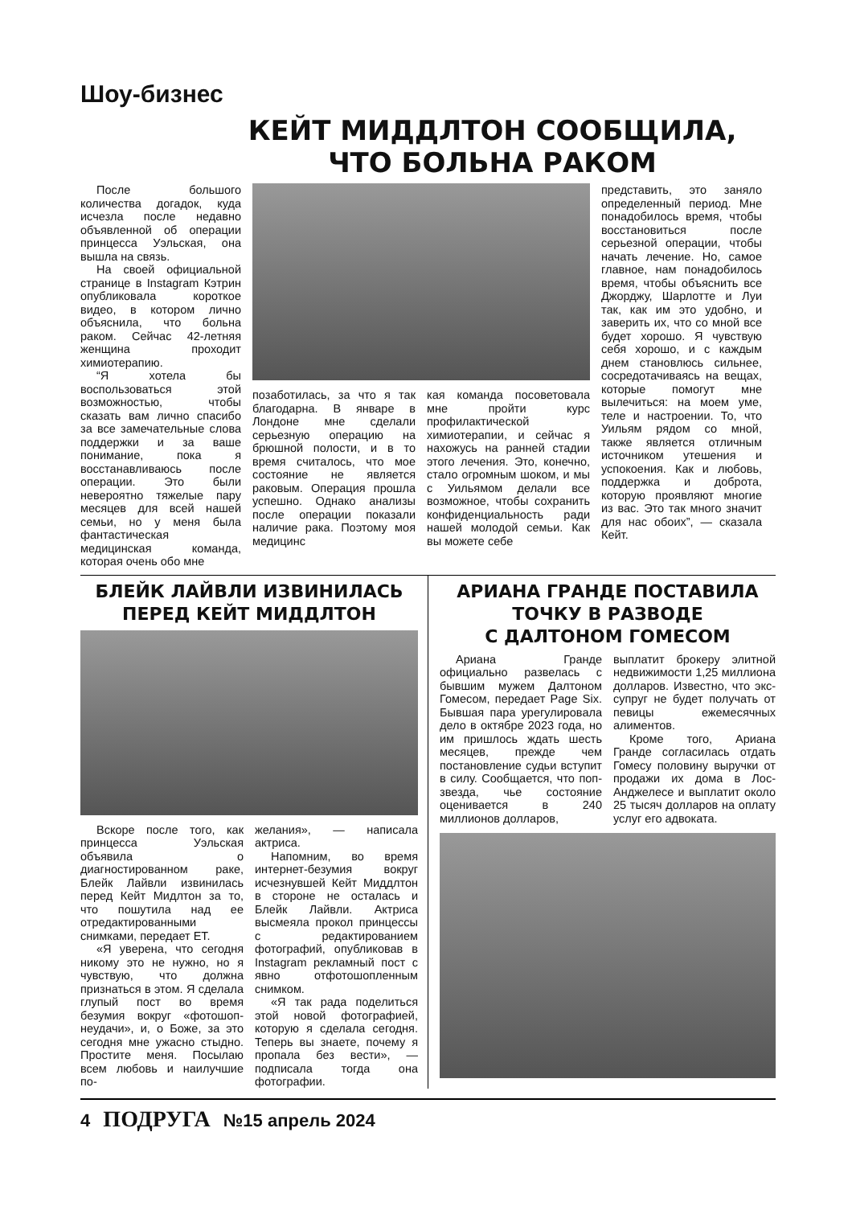Шоу-бизнес
КЕЙТ МИДДЛТОН СООБЩИЛА,
ЧТО БОЛЬНА РАКОМ
После большого количества догадок, куда исчезла после недавно объявленной об операции принцесса Уэльская, она вышла на связь.
На своей официальной странице в Instagram Кэтрин опубликовала короткое видео, в котором лично объяснила, что больна раком. Сейчас 42-летняя женщина проходит химиотерапию.
“Я хотела бы воспользоваться этой возможностью, чтобы сказать вам лично спасибо за все замечательные слова поддержки и за ваше понимание, пока я восстанавливаюсь после операции. Это были невероятно тяжелые пару месяцев для всей нашей семьи, но у меня была фантастическая медицинская команда, которая очень обо мне
позаботилась, за что я так благодарна. В январе в Лондоне мне сделали серьезную операцию на брюшной полости, и в то время считалось, что мое состояние не является раковым. Операция прошла успешно. Однако анализы после операции показали наличие рака. Поэтому моя медицинс
кая команда посоветовала мне пройти курс профилактической химиотерапии, и сейчас я нахожусь на ранней стадии этого лечения. Это, конечно, стало огромным шоком, и мы с Уильямом делали все возможное, чтобы сохранить конфиденциальность ради нашей молодой семьи. Как вы можете себе
представить, это заняло определенный период. Мне понадобилось время, чтобы восстановиться после серьезной операции, чтобы начать лечение. Но, самое главное, нам понадобилось время, чтобы объяснить все Джорджу, Шарлотте и Луи так, как им это удобно, и заверить их, что со мной все будет хорошо. Я чувствую себя хорошо, и с каждым днем становлюсь сильнее, сосредотачиваясь на вещах, которые помогут мне вылечиться: на моем уме, теле и настроении. То, что Уильям рядом со мной, также является отличным источником утешения и успокоения. Как и любовь, поддержка и доброта, которую проявляют многие из вас. Это так много значит для нас обоих”, — сказала Кейт.
БЛЕЙК ЛАЙВЛИ ИЗВИНИЛАСЬ
ПЕРЕД КЕЙТ МИДДЛТОН
Вскоре после того, как принцесса Уэльская объявила о диагностированном раке, Блейк Лайвли извинилась перед Кейт Мидлтон за то, что пошутила над ее отредактированными снимками, передает ET.
«Я уверена, что сегодня никому это не нужно, но я чувствую, что должна признаться в этом. Я сделала глупый пост во время безумия вокруг «фотошоп-неудачи», и, о Боже, за это сегодня мне ужасно стыдно. Простите меня. Посылаю всем любовь и наилучшие по-
желания», — написала актриса.
Напомним, во время интернет-безумия вокруг исчезнувшей Кейт Миддлтон в стороне не осталась и Блейк Лайвли. Актриса высмеяла прокол принцессы с редактированием фотографий, опубликовав в Instagram рекламный пост с явно отфотошопленным снимком.
«Я так рада поделиться этой новой фотографией, которую я сделала сегодня. Теперь вы знаете, почему я пропала без вести», — подписала тогда она фотографии.
АРИАНА ГРАНДЕ ПОСТАВИЛА
ТОЧКУ В РАЗВОДЕ
С ДАЛТОНОМ ГОМЕСОМ
Ариана Гранде официально развелась с бывшим мужем Далтоном Гомесом, передает Page Six. Бывшая пара урегулировала дело в октябре 2023 года, но им пришлось ждать шесть месяцев, прежде чем постановление судьи вступит в силу. Сообщается, что поп-звезда, чье состояние оценивается в 240 миллионов долларов,
выплатит брокеру элитной недвижимости 1,25 миллиона долларов. Известно, что экс-супруг не будет получать от певицы ежемесячных алиментов.
Кроме того, Ариана Гранде согласилась отдать Гомесу половину выручки от продажи их дома в Лос-Анджелесе и выплатит около 25 тысяч долларов на оплату услуг его адвоката.
4 ПОДРУГА №15 апрель 2024